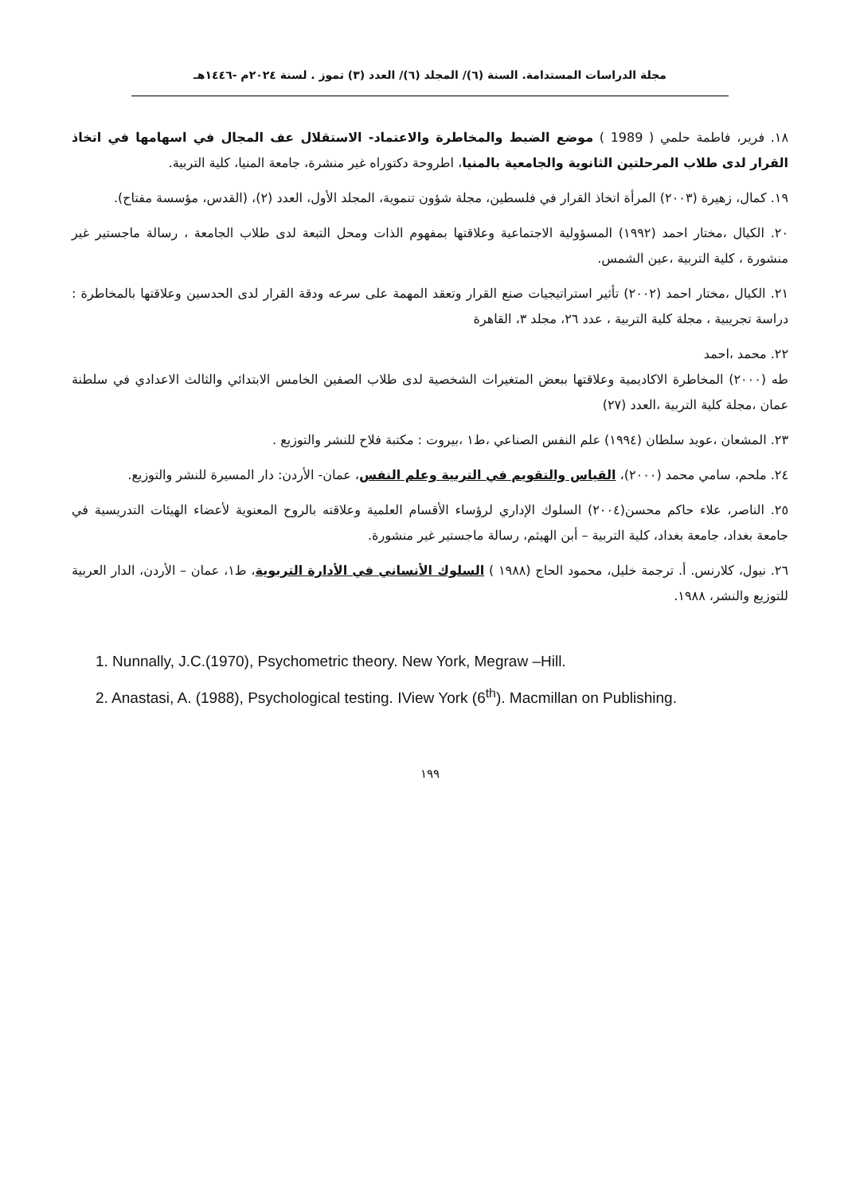مجلة الدراسات المستدامة. السنة (٦)/ المجلد (٦)/ العدد (٣) تموز . لسنة ٢٠٢٤م -١٤٤٦هـ
١٨. فرير، فاطمة حلمي ( 1989 ) موضع الضبط والمخاطرة والاعتماد- الاستقلال عف المجال في اسهامها في اتخاذ القرار لدى طلاب المرحلتين الثانوية والجامعية بالمنيا، اطروحة دكتوراه غير منشرة، جامعة المنيا، كلية التربية.
١٩. كمال، زهيرة (٢٠٠٣) المرأة اتخاذ القرار في فلسطين، مجلة شؤون تنموية، المجلد الأول، العدد (٢)، (القدس، مؤسسة مفتاح).
٢٠. الكيال ،مختار احمد (١٩٩٢) المسؤولية الاجتماعية وعلاقتها بمفهوم الذات ومحل التبعة لدى طلاب الجامعة ، رسالة ماجستير غير منشورة ، كلية التربية ،عين الشمس.
٢١. الكيال ،مختار احمد (٢٠٠٢) تأثير استراتيجيات صنع القرار وتعقد المهمة على سرعه ودقة القرار لدى الحدسين وعلاقتها بالمخاطرة : دراسة تجريبية ، مجلة كلية التربية ، عدد ٢٦، مجلد ٣، القاهرة
٢٢. محمد ،احمد
طه (٢٠٠٠) المخاطرة الاكاديمية وعلاقتها ببعض المتغيرات الشخصية لدى طلاب الصفين الخامس الابتدائي والثالث الاعدادي في سلطنة عمان ،مجلة كلية التربية ،العدد (٢٧)
٢٣. المشعان ،عويد سلطان (١٩٩٤) علم النفس الصناعي ،ط١ ،بيروت : مكتبة فلاح للنشر والتوزيع .
٢٤. ملحم، سامي محمد (٢٠٠٠)، القياس والتقويم في التربية وعلم النفس، عمان- الأردن: دار المسيرة للنشر والتوزيع.
٢٥. الناصر، علاء حاكم محسن(٢٠٠٤) السلوك الإداري لرؤساء الأقسام العلمية وعلاقته بالروح المعنوية لأعضاء الهيئات التدريسية في جامعة بغداد، جامعة بغداد، كلية التربية – أبن الهيثم، رسالة ماجستير غير منشورة.
٢٦. نيول، كلارنس. أ. ترجمة خليل، محمود الحاج (١٩٨٨ ) السلوك الأنساني في الأدارة التربوية، ط١، عمان – الأردن، الدار العربية للتوزيع والنشر، ١٩٨٨.
1. Nunnally, J.C.(1970), Psychometric theory. New York, Megraw –Hill.
2. Anastasi, A. (1988), Psychological testing. IView York (6<sup>th</sup>). Macmillan on Publishing.
١٩٩